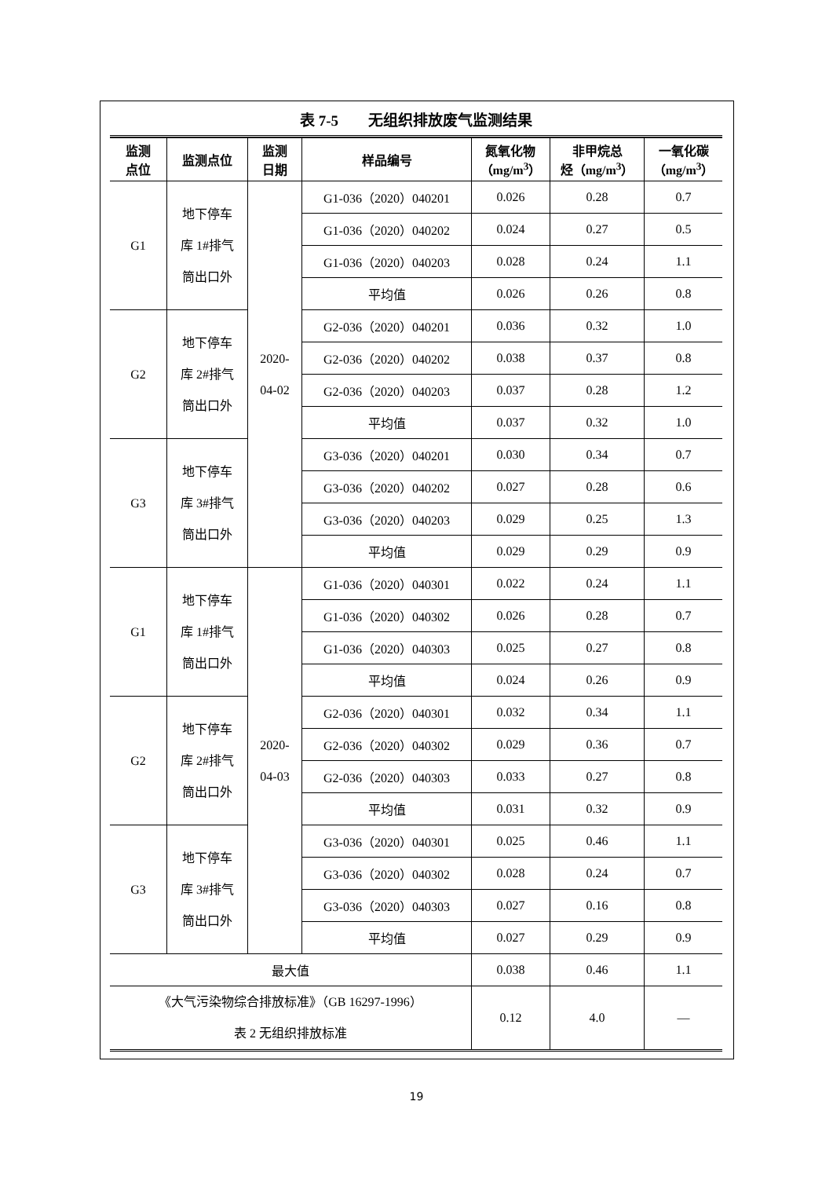表 7-5　　无组织排放废气监测结果
| 监测 点位 | 监测点位 | 监测 日期 | 样品编号 | 氮氧化物 （mg/m<sup>3</sup>） | 非甲烷总 烃（mg/m<sup>3</sup>） | 一氧化碳 （mg/m<sup>3</sup>） |
| --- | --- | --- | --- | --- | --- | --- |
| G1 | 地下停车 库 1#排气 筒出口外 | 2020- 04-02 | G1-036（2020）040201 | 0.026 | 0.28 | 0.7 |
| | | | G1-036（2020）040202 | 0.024 | 0.27 | 0.5 |
| | | | G1-036（2020）040203 | 0.028 | 0.24 | 1.1 |
| | | | 平均值 | 0.026 | 0.26 | 0.8 |
| G2 | 地下停车 库 2#排气 筒出口外 | | G2-036（2020）040201 | 0.036 | 0.32 | 1.0 |
| | | | G2-036（2020）040202 | 0.038 | 0.37 | 0.8 |
| | | | G2-036（2020）040203 | 0.037 | 0.28 | 1.2 |
| | | | 平均值 | 0.037 | 0.32 | 1.0 |
| G3 | 地下停车 库 3#排气 筒出口外 | | G3-036（2020）040201 | 0.030 | 0.34 | 0.7 |
| | | | G3-036（2020）040202 | 0.027 | 0.28 | 0.6 |
| | | | G3-036（2020）040203 | 0.029 | 0.25 | 1.3 |
| | | | 平均值 | 0.029 | 0.29 | 0.9 |
| G1 | 地下停车 库 1#排气 筒出口外 | 2020- 04-03 | G1-036（2020）040301 | 0.022 | 0.24 | 1.1 |
| | | | G1-036（2020）040302 | 0.026 | 0.28 | 0.7 |
| | | | G1-036（2020）040303 | 0.025 | 0.27 | 0.8 |
| | | | 平均值 | 0.024 | 0.26 | 0.9 |
| G2 | 地下停车 库 2#排气 筒出口外 | | G2-036（2020）040301 | 0.032 | 0.34 | 1.1 |
| | | | G2-036（2020）040302 | 0.029 | 0.36 | 0.7 |
| | | | G2-036（2020）040303 | 0.033 | 0.27 | 0.8 |
| | | | 平均值 | 0.031 | 0.32 | 0.9 |
| G3 | 地下停车 库 3#排气 筒出口外 | | G3-036（2020）040301 | 0.025 | 0.46 | 1.1 |
| | | | G3-036（2020）040302 | 0.028 | 0.24 | 0.7 |
| | | | G3-036（2020）040303 | 0.027 | 0.16 | 0.8 |
| | | | 平均值 | 0.027 | 0.29 | 0.9 |
| 最大值 | | | | 0.038 | 0.46 | 1.1 |
| 《大气污染物综合排放标准》（GB 16297-1996） 表 2 无组织排放标准 | | | | 0.12 | 4.0 | — |
19